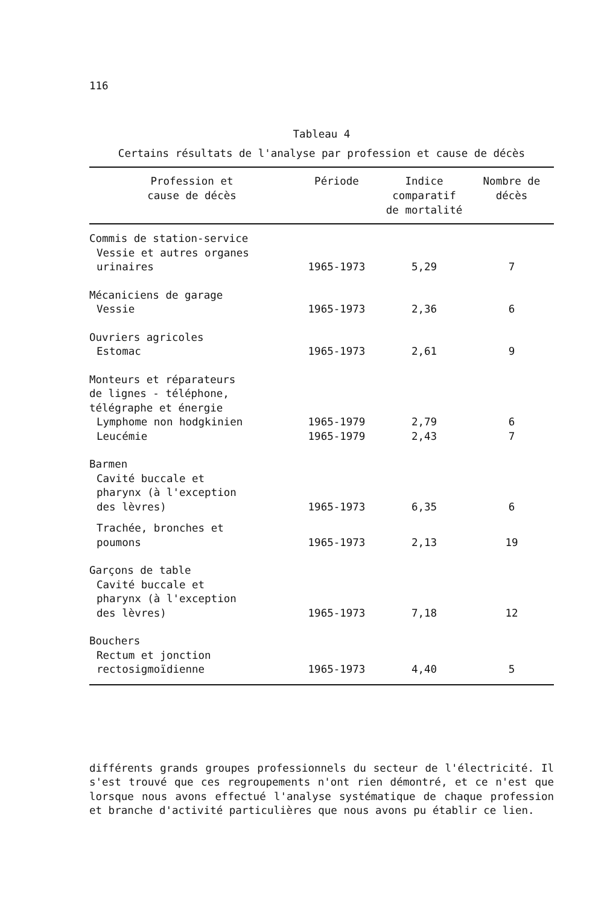116
Tableau 4
Certains résultats de l'analyse par profession et cause de décès
| Profession et cause de décès | Période | Indice comparatif de mortalité | Nombre de décès |
| --- | --- | --- | --- |
| Commis de station-service | | | |
| Vessie et autres organes urinaires | 1965-1973 | 5,29 | 7 |
| Mécaniciens de garage Vessie | 1965-1973 | 2,36 | 6 |
| Ouvriers agricoles Estomac | 1965-1973 | 2,61 | 9 |
| Monteurs et réparateurs de lignes - téléphone, télégraphe et énergie Lymphome non hodgkinien | 1965-1979 | 2,79 | 6 |
| Leucémie | 1965-1979 | 2,43 | 7 |
| Barmen Cavité buccale et pharynx (à l'exception des lèvres) | 1965-1973 | 6,35 | 6 |
| Trachée, bronches et poumons | 1965-1973 | 2,13 | 19 |
| Garçons de table Cavité buccale et pharynx (à l'exception des lèvres) | 1965-1973 | 7,18 | 12 |
| Bouchers Rectum et jonction rectosigmoïdienne | 1965-1973 | 4,40 | 5 |
différents grands groupes professionnels du secteur de l'électricité. Il s'est trouvé que ces regroupements n'ont rien démontré, et ce n'est que lorsque nous avons effectué l'analyse systématique de chaque profession et branche d'activité particulières que nous avons pu établir ce lien.